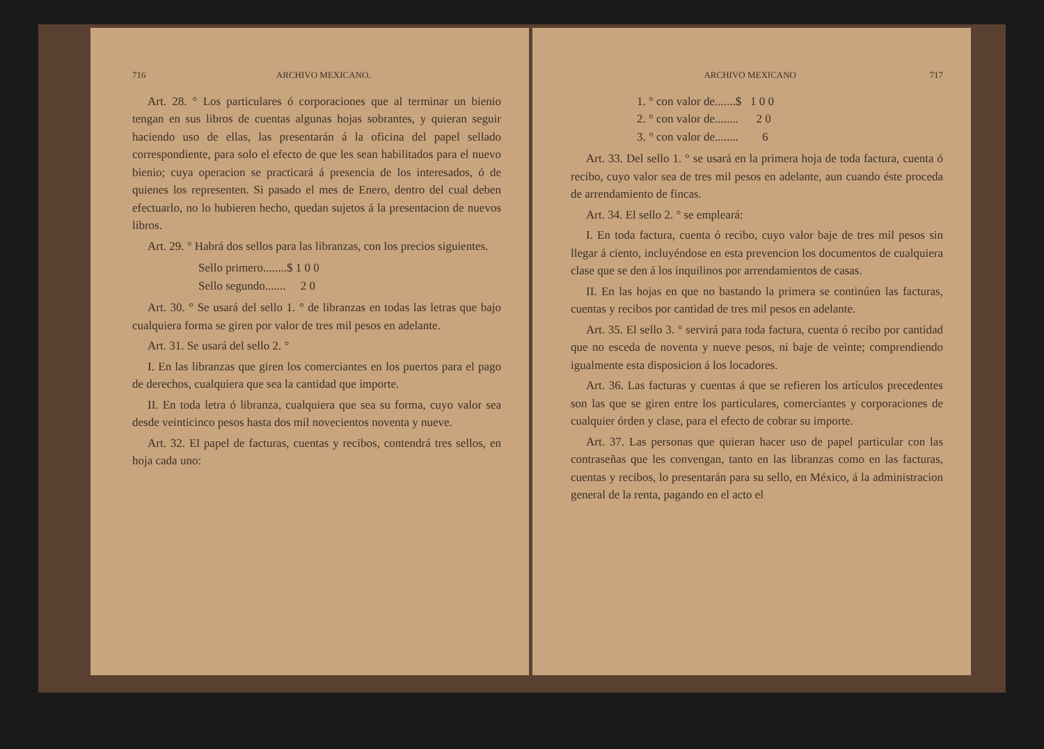716 ARCHIVO MEXICANO.
Art. 28. ° Los particulares ó corporaciones que al terminar un bienio tengan en sus libros de cuentas algunas hojas sobrantes, y quieran seguir haciendo uso de ellas, las presentarán á la oficina del papel sellado correspondiente, para solo el efecto de que les sean habilitados para el nuevo bienio; cuya operacion se practicará á presencia de los interesados, ó de quienes los representen. Si pasado el mes de Enero, dentro del cual deben efectuarlo, no lo hubieren hecho, quedan sujetos á la presentacion de nuevos libros.
Art. 29. ° Habrá dos sellos para las libranzas, con los precios siguientes.
Sello primero........$ 1 0 0
Sello segundo....... 2 0
Art. 30. ° Se usará del sello 1. ° de libranzas en todas las letras que bajo cualquiera forma se giren por valor de tres mil pesos en adelante.
Art. 31. Se usará del sello 2. °
I. En las libranzas que giren los comerciantes en los puertos para el pago de derechos, cualquiera que sea la cantidad que importe.
II. En toda letra ó libranza, cualquiera que sea su forma, cuyo valor sea desde veinticinco pesos hasta dos mil novecientos noventa y nueve.
Art. 32. El papel de facturas, cuentas y recibos, contendrá tres sellos, en hoja cada uno:
ARCHIVO MEXICANO 717
1. ° con valor de.......$ 1 0 0
2. ° con valor de........ 2 0
3. ° con valor de........ 6
Art. 33. Del sello 1. ° se usará en la primera hoja de toda factura, cuenta ó recibo, cuyo valor sea de tres mil pesos en adelante, aun cuando éste proceda de arrendamiento de fincas.
Art. 34. El sello 2. ° se empleará:
I. En toda factura, cuenta ó recibo, cuyo valor baje de tres mil pesos sin llegar á ciento, incluyéndose en esta prevencion los documentos de cualquiera clase que se den á los inquilinos por arrendamientos de casas.
II. En las hojas en que no bastando la primera se continúen las facturas, cuentas y recibos por cantidad de tres mil pesos en adelante.
Art. 35. El sello 3. ° servirá para toda factura, cuenta ó recibo por cantidad que no esceda de noventa y nueve pesos, ni baje de veinte; comprendiendo igualmente esta disposicion á los locadores.
Art. 36. Las facturas y cuentas á que se refieren los artículos precedentes son las que se giren entre los particulares, comerciantes y corporaciones de cualquier órden y clase, para el efecto de cobrar su importe.
Art. 37. Las personas que quieran hacer uso de papel particular con las contraseñas que les convengan, tanto en las libranzas como en las facturas, cuentas y recibos, lo presentarán para su sello, en México, á la administracion general de la renta, pagando en el acto el